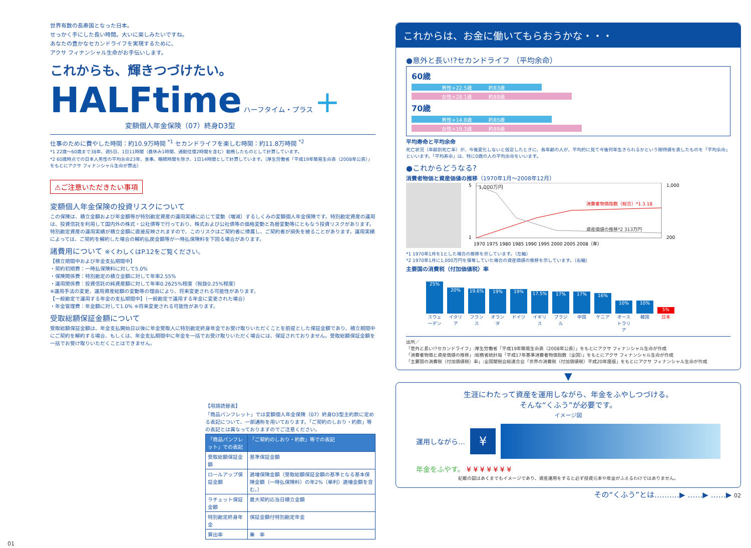世界有数の長寿国となった日本。
せっかく手にした長い時間。大いに楽しみたいですね。
あなたの豊かなセカンドライフを実現するために、
アクサ フィナンシャル生命がお手伝いします。
これからも、輝きつづけたい。
HALFtime ハーフタイム・プラス +
変額個人年金保険（07）終身D3型
仕事のために費やした時間：約10.9万時間 <sup>*1</sup> セカンドライフを楽しむ時間：約11.8万時間 <sup>*2</sup>
*1 22歳〜60歳まで38年、週5日、1日11時間（昼休み1時間、通勤往復2時間を含む）勤務したものとして計算しています。
*2 60歳時点での日本人男性の平均余命23年、食事、睡眠時間を除き、1日14時間として計算しています。（厚生労働省「平成19年簡易生命表（2008年公表）」をもとにアクサ フィナンシャル生命が算出）
⚠ご注意いただきたい事項
変額個人年金保険の投資リスクについて
この保険は、積立金額および年金額等が特別勘定資産の運用実績に応じて変動（増減）するしくみの変額個人年金保険です。特別勘定資産の運用は、投資信託を利用して国内外の株式・公社債等で行っており、株式および公社債等の価格変動と為替変動等にともなう投資リスクがあります。特別勘定資産の運用実績が積立金額に直接反映されますので、このリスクはご契約者に帰属し、ご契約者が損失を被ることがあります。運用実績によっては、ご契約を解約した場合の解約払戻金額等が一時払保険料を下回る場合があります。
諸費用について ※くわしくはP.12をご覧ください。
【積立期間中および年金支払期間中】
・契約初期費：一時払保険料に対して5.0%
・保険関係費：特別勘定の積立金額に対して年率2.55%
・運用関係費：投資信託の純資産額に対して年率0.2625%程度（税抜0.25%程度）
※運用手法の変更、運用資産総額の変動等の理由により、将来変更される可能性があります。
【一般勘定で運用する年金の支払期間中】（一般勘定で運用する年金に変更された場合）
・年金管理費：年金額に対して1.0% ※将来変更される可能性があります。
受取総額保証金額について
受取総額保証金額は、年金支払開始日以後に年金受取人に特別勘定終身年金でお受け取りいただくことを前提とした保証金額であり、積立期間中にご契約を解約する場合、もしくは、年金支払期間中に年金を一括でお受け取りいただく場合には、保証されておりません。受取総額保証金額を一括でお受け取りいただくことはできません。
【用語読替表】
「商品パンフレット」では変額個人年金保険（07）終身D3型主約款に定める表記について、一部通称を用いております。「ご契約のしおり・約款」等の表記とは異なっておりますのでご注意ください。
| 「商品パンフレット」での表記 | 「ご契約のしおり・約款」等での表記 |
| --- | --- |
| 受取総額保証金額 | 基準保証金額 |
| ロールアップ保証金額 | 逓増保険金額（受取総額保証金額の基準となる基本保険金額（一時払保険料）の年2%（単利）逓増金額を含む。） |
| ラチェット保証金額 | 最大契約応当日積立金額 |
| 特別勘定終身年金 | 保証金額付特別勘定年金 |
| 算出率 | 乗 率 |
01
これからは、お金に働いてもらおうかな・・・
●意外と長い!?セカンドライフ （平均余命）
60歳
男性+22.5歳 　　　約83歳
女性+28.1歳 　　　約88歳
70歳
男性+14.8歳 　　　約85歳
女性+19.3歳 　　　約89歳
平均寿命と平均余命
死亡状況（年齢別死亡率）が、今後変化しないと仮定したときに、各年齢の人が、平均的に見て今後何年生きられるかという期待値を表したものを「平均余命」といいます。「平均寿命」は、特に0歳の人の平均余命をいいます。
●これからどうなる?
消費者物価と資産価値の推移（1970年1月〜2008年12月）
1,000万円
消費者物価指数（総合）*1 3.18
資産価値の推移*2 313万円
5
1
1,000
200
1970 1975 1980 1985 1990 1995 2000 2005 2008（年）
*1 1970年1月を1とした場合の推移を示しています。（左軸）
*2 1970年1月に1,000万円を保有していた場合の資産価値の推移を示しています。（右軸）
主要国の消費税（付加価値税）率
25%
20%
19.6%
19%
19%
17.5%
17%
17%
16%
10%
10%
5%
スウェーデン イタリア フランス オランダ ドイツ イギリス ブラジル 中国 ケニア オーストラリア 韓国 日本
出所／
「意外と長い!?セカンドライフ」:厚生労働省「平成19年簡易生命表（2008年公表）」をもとにアクサ フィナンシャル生命が作成
「消費者物価と資産価値の推移」:総務省統計局「平成17年基準消費者物価指数（全国）」をもとにアクサ フィナンシャル生命が作成
「主要国の消費税（付加価値税）率」:全国間税会総連合会「世界の消費税（付加価値税）平成20年度版」をもとにアクサ フィナンシャル生命が作成
▼
生涯にわたって資産を運用しながら、年金をふやしつづける。
そんな“くふう”が必要です。
イメージ図
運用しながら… ¥
年金をふやす。 ¥ ¥ ¥ ¥ ¥ ¥ ¥
記載の図はあくまでもイメージであり、資産運用をすると必ず投資元本や年金がふえるわけではありません。
その“くふう”とは‥‥‥‥‥▶ ‥‥‥▶ ‥‥‥▶ 02